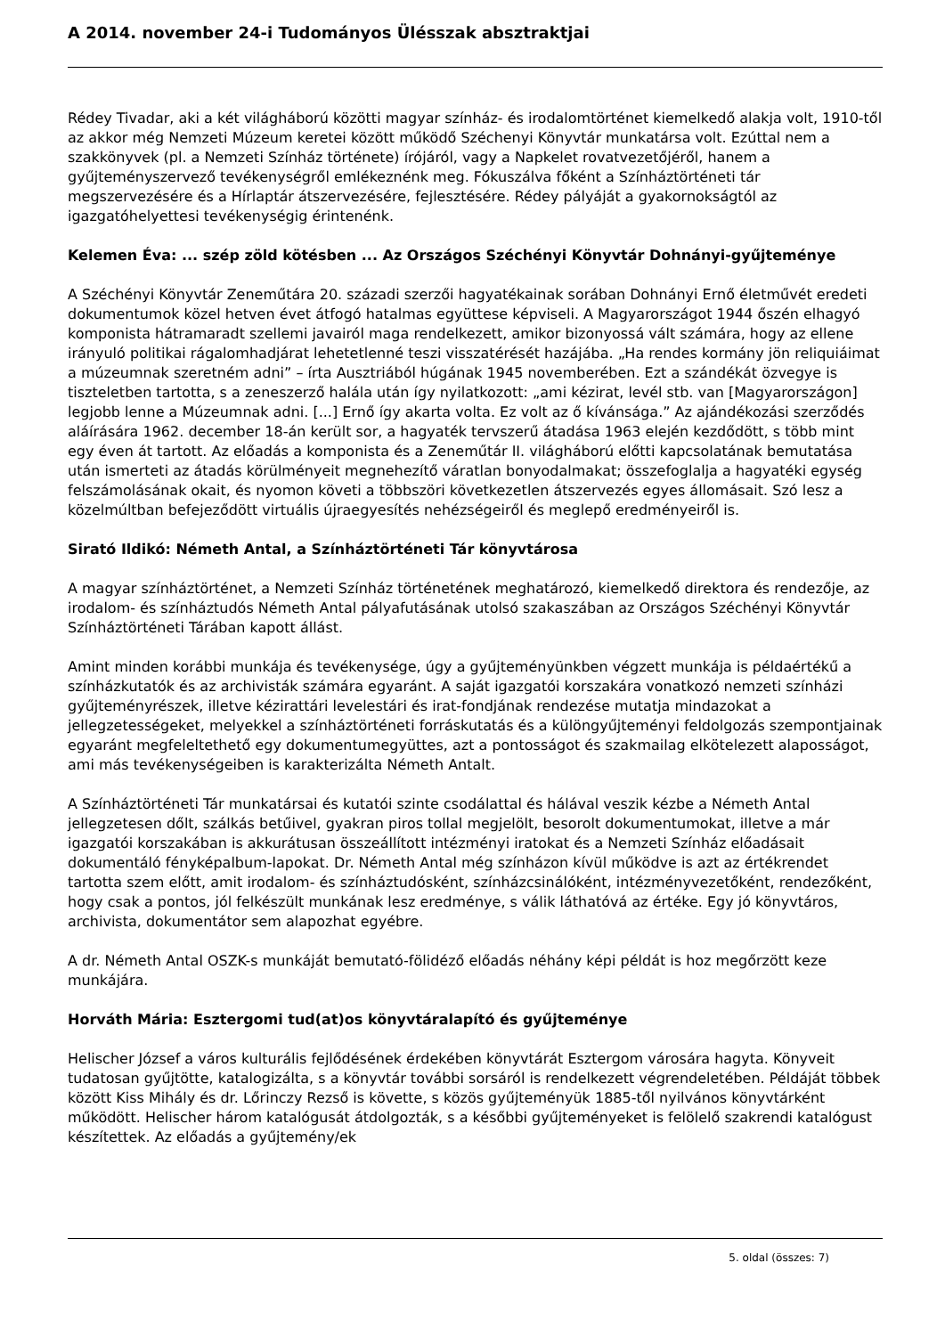A 2014. november 24-i Tudományos Ülésszak absztraktjai
Rédey Tivadar, aki a két világháború közötti magyar színház- és irodalomtörténet kiemelkedő alakja volt, 1910-től az akkor még Nemzeti Múzeum keretei között működő Széchenyi Könyvtár munkatársa volt. Ezúttal nem a szakkönyvek (pl. a Nemzeti Színház története) írójáról, vagy a Napkelet rovatvezetőjéről, hanem a gyűjteményszervező tevékenységről emlékeznénk meg. Fókuszálva főként a Színháztörténeti tár megszervezésére és a Hírlaptár átszervezésére, fejlesztésére. Rédey pályáját a gyakornokságtól az igazgatóhelyettesi tevékenységig érintenénk.
Kelemen Éva: ... szép zöld kötésben ... Az Országos Széchényi Könyvtár Dohnányi-gyűjteménye
A Széchényi Könyvtár Zeneműtára 20. századi szerzői hagyatékainak sorában Dohnányi Ernő életművét eredeti dokumentumok közel hetven évet átfogó hatalmas együttese képviseli. A Magyarországot 1944 őszén elhagyó komponista hátramaradt szellemi javairól maga rendelkezett, amikor bizonyossá vált számára, hogy az ellene irányuló politikai rágalomhadjárat lehetetlenné teszi visszatérését hazájába. „Ha rendes kormány jön reliquiáimat a múzeumnak szeretném adni” – írta Ausztriából húgának 1945 novemberében. Ezt a szándékát özvegye is tiszteletben tartotta, s a zeneszerző halála után így nyilatkozott: „ami kézirat, levél stb. van [Magyarországon] legjobb lenne a Múzeumnak adni. [...] Ernő így akarta volta. Ez volt az ő kívánsága.” Az ajándékozási szerződés aláírására 1962. december 18-án került sor, a hagyaték tervszerű átadása 1963 elején kezdődött, s több mint egy éven át tartott. Az előadás a komponista és a Zeneműtár II. világháború előtti kapcsolatának bemutatása után ismerteti az átadás körülményeit megnehezítő váratlan bonyodalmakat; összefoglalja a hagyatéki egység felszámolásának okait, és nyomon követi a többszöri következetlen átszervezés egyes állomásait. Szó lesz a közelmúltban befejeződött virtuális újraegyesítés nehézségeiről és meglepő eredményeiről is.
Sirató Ildikó: Németh Antal, a Színháztörténeti Tár könyvtárosa
A magyar színháztörténet, a Nemzeti Színház történetének meghatározó, kiemelkedő direktora és rendezője, az irodalom- és színháztudós Németh Antal pályafutásának utolsó szakaszában az Országos Széchényi Könyvtár Színháztörténeti Tárában kapott állást.
Amint minden korábbi munkája és tevékenysége, úgy a gyűjteményünkben végzett munkája is példaértékű a színházkutatók és az archivisták számára egyaránt. A saját igazgatói korszakára vonatkozó nemzeti színházi gyűjteményrészek, illetve kézirattári levelestári és irat-fondjának rendezése mutatja mindazokat a jellegzetességeket, melyekkel a színháztörténeti forráskutatás és a különgyűjteményi feldolgozás szempontjainak egyaránt megfeleltethető egy dokumentumegyüttes, azt a pontosságot és szakmailag elkötelezett alaposságot, ami más tevékenységeiben is karakterizálta Németh Antalt.
A Színháztörténeti Tár munkatársai és kutatói szinte csodálattal és hálával veszik kézbe a Németh Antal jellegzetesen dőlt, szálkás betűivel, gyakran piros tollal megjelölt, besorolt dokumentumokat, illetve a már igazgatói korszakában is akkurátusan összeállított intézményi iratokat és a Nemzeti Színház előadásait dokumentáló fényképalbum-lapokat. Dr. Németh Antal még színházon kívül működve is azt az értékrendet tartotta szem előtt, amit irodalom- és színháztudósként, színházcsinálóként, intézményvezetőként, rendezőként, hogy csak a pontos, jól felkészült munkának lesz eredménye, s válik láthatóvá az értéke. Egy jó könyvtáros, archivista, dokumentátor sem alapozhat egyébre.
A dr. Németh Antal OSZK-s munkáját bemutató-fölidéző előadás néhány képi példát is hoz megőrzött keze munkájára.
Horváth Mária: Esztergomi tud(at)os könyvtáralapító és gyűjteménye
Helischer József a város kulturális fejlődésének érdekében könyvtárát Esztergom városára hagyta. Könyveit tudatosan gyűjtötte, katalogizálta, s a könyvtár további sorsáról is rendelkezett végrendeletében. Példáját többek között Kiss Mihály és dr. Lőrinczy Rezső is követte, s közös gyűjteményük 1885-től nyilvános könyvtárként működött. Helischer három katalógusát átdolgozták, s a későbbi gyűjteményeket is felölelő szakrendi katalógust készítettek. Az előadás a gyűjtemény/ek
5. oldal (összes: 7)